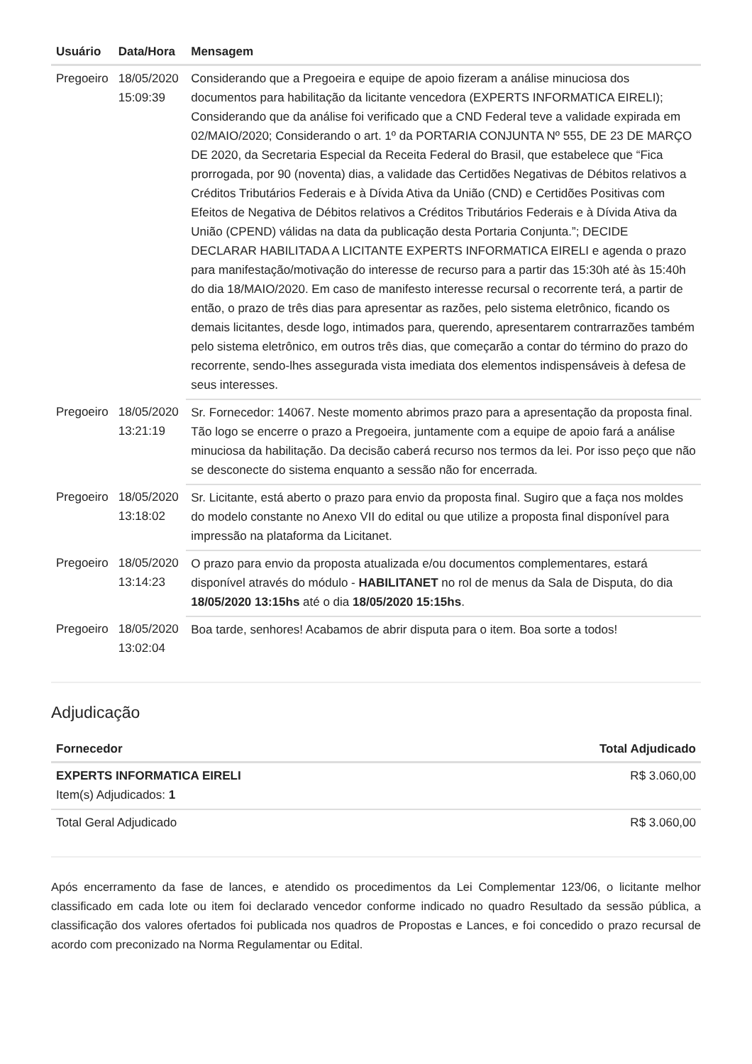| Usuário | Data/Hora | Mensagem |
| --- | --- | --- |
| Pregoeiro | 18/05/2020 15:09:39 | Considerando que a Pregoeira e equipe de apoio fizeram a análise minuciosa dos documentos para habilitação da licitante vencedora (EXPERTS INFORMATICA EIRELI); Considerando que da análise foi verificado que a CND Federal teve a validade expirada em 02/MAIO/2020; Considerando o art. 1º da PORTARIA CONJUNTA Nº 555, DE 23 DE MARÇO DE 2020, da Secretaria Especial da Receita Federal do Brasil, que estabelece que “Fica prorrogada, por 90 (noventa) dias, a validade das Certidões Negativas de Débitos relativos a Créditos Tributários Federais e à Dívida Ativa da União (CND) e Certidões Positivas com Efeitos de Negativa de Débitos relativos a Créditos Tributários Federais e à Dívida Ativa da União (CPEND) válidas na data da publicação desta Portaria Conjunta.”; DECIDE DECLARAR HABILITADA A LICITANTE EXPERTS INFORMATICA EIRELI e agenda o prazo para manifestação/motivação do interesse de recurso para a partir das 15:30h até às 15:40h do dia 18/MAIO/2020. Em caso de manifesto interesse recursal o recorrente terá, a partir de então, o prazo de três dias para apresentar as razões, pelo sistema eletrônico, ficando os demais licitantes, desde logo, intimados para, querendo, apresentarem contrarrazões também pelo sistema eletrônico, em outros três dias, que começarão a contar do término do prazo do recorrente, sendo-lhes assegurada vista imediata dos elementos indispensáveis à defesa de seus interesses. |
| Pregoeiro | 18/05/2020 13:21:19 | Sr. Fornecedor: 14067. Neste momento abrimos prazo para a apresentação da proposta final. Tão logo se encerre o prazo a Pregoeira, juntamente com a equipe de apoio fará a análise minuciosa da habilitação. Da decisão caberá recurso nos termos da lei. Por isso peço que não se desconecte do sistema enquanto a sessão não for encerrada. |
| Pregoeiro | 18/05/2020 13:18:02 | Sr. Licitante, está aberto o prazo para envio da proposta final. Sugiro que a faça nos moldes do modelo constante no Anexo VII do edital ou que utilize a proposta final disponível para impressão na plataforma da Licitanet. |
| Pregoeiro | 18/05/2020 13:14:23 | O prazo para envio da proposta atualizada e/ou documentos complementares, estará disponível através do módulo - HABILITANET no rol de menus da Sala de Disputa, do dia 18/05/2020 13:15hs até o dia 18/05/2020 15:15hs . |
| Pregoeiro | 18/05/2020 13:02:04 | Boa tarde, senhores! Acabamos de abrir disputa para o item. Boa sorte a todos! |
Adjudicação
| Fornecedor | Total Adjudicado |
| --- | --- |
| EXPERTS INFORMATICA EIRELI Item(s) Adjudicados: 1 | R$ 3.060,00 |
| Total Geral Adjudicado | R$ 3.060,00 |
Após encerramento da fase de lances, e atendido os procedimentos da Lei Complementar 123/06, o licitante melhor classificado em cada lote ou item foi declarado vencedor conforme indicado no quadro Resultado da sessão pública, a classificação dos valores ofertados foi publicada nos quadros de Propostas e Lances, e foi concedido o prazo recursal de acordo com preconizado na Norma Regulamentar ou Edital.